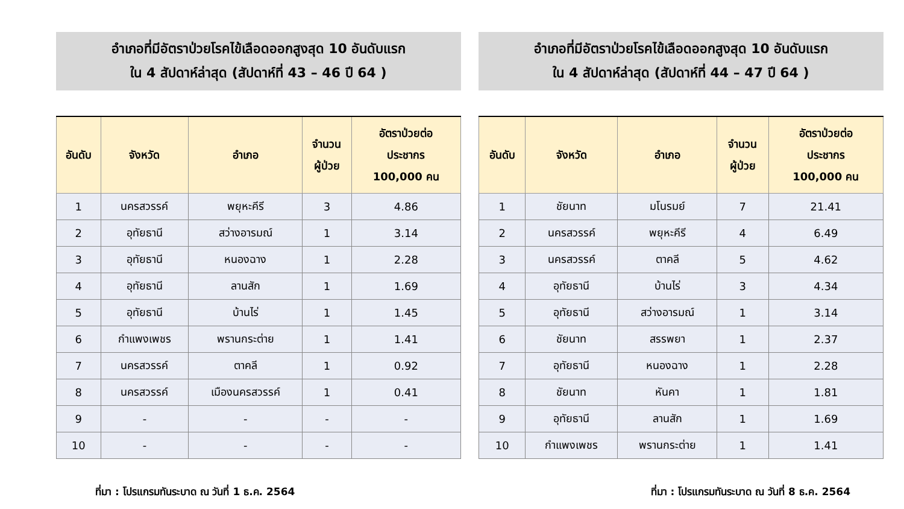อำเภอที่มีอัตราป่วยโรคไข้เลือดออกสูงสุด 10 อันดับแรก
ใน 4 สัปดาห์ล่าสุด (สัปดาห์ที่ 43 – 46 ปี 64 )
| อันดับ | จังหวัด | อำเภอ | จำนวน ผู้ป่วย | อัตราป่วยต่อ ประชากร 100,000 คน |
| --- | --- | --- | --- | --- |
| 1 | นครสวรรค์ | พยุหะคีรี | 3 | 4.86 |
| 2 | อุทัยธานี | สว่างอารมณ์ | 1 | 3.14 |
| 3 | อุทัยธานี | หนองฉาง | 1 | 2.28 |
| 4 | อุทัยธานี | ลานสัก | 1 | 1.69 |
| 5 | อุทัยธานี | บ้านไร่ | 1 | 1.45 |
| 6 | กำแพงเพชร | พรานกระต่าย | 1 | 1.41 |
| 7 | นครสวรรค์ | ตาคลี | 1 | 0.92 |
| 8 | นครสวรรค์ | เมืองนครสวรรค์ | 1 | 0.41 |
| 9 | - | - | - | - |
| 10 | - | - | - | - |
ที่มา : โปรแกรมทันระบาด ณ วันที่ 1 ธ.ค. 2564
อำเภอที่มีอัตราป่วยโรคไข้เลือดออกสูงสุด 10 อันดับแรก
ใน 4 สัปดาห์ล่าสุด (สัปดาห์ที่ 44 – 47 ปี 64 )
| อันดับ | จังหวัด | อำเภอ | จำนวน ผู้ป่วย | อัตราป่วยต่อ ประชากร 100,000 คน |
| --- | --- | --- | --- | --- |
| 1 | ชัยนาท | มโนรมย์ | 7 | 21.41 |
| 2 | นครสวรรค์ | พยุหะคีรี | 4 | 6.49 |
| 3 | นครสวรรค์ | ตาคลี | 5 | 4.62 |
| 4 | อุทัยธานี | บ้านไร่ | 3 | 4.34 |
| 5 | อุทัยธานี | สว่างอารมณ์ | 1 | 3.14 |
| 6 | ชัยนาท | สรรพยา | 1 | 2.37 |
| 7 | อุทัยธานี | หนองฉาง | 1 | 2.28 |
| 8 | ชัยนาท | หันคา | 1 | 1.81 |
| 9 | อุทัยธานี | ลานสัก | 1 | 1.69 |
| 10 | กำแพงเพชร | พรานกระต่าย | 1 | 1.41 |
ที่มา : โปรแกรมทันระบาด ณ วันที่ 8 ธ.ค. 2564